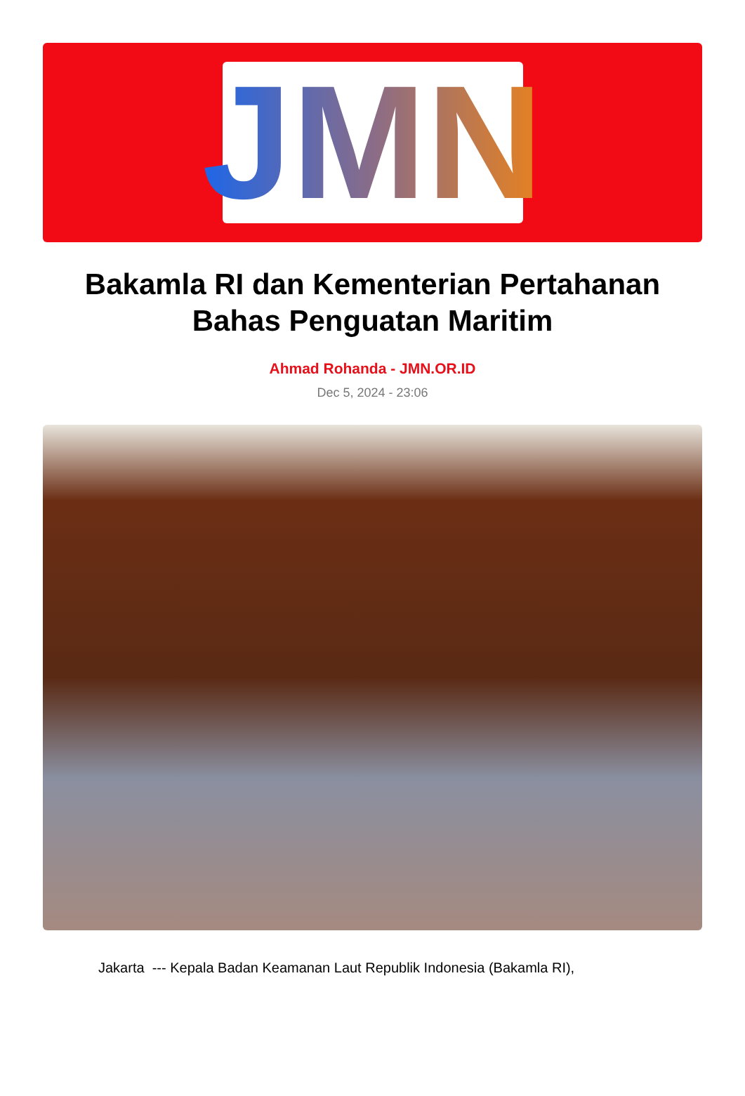JMN
Bakamla RI dan Kementerian Pertahanan Bahas Penguatan Maritim
Ahmad Rohanda - JMN.OR.ID
Dec 5, 2024 - 23:06
Jakarta --- Kepala Badan Keamanan Laut Republik Indonesia (Bakamla RI),